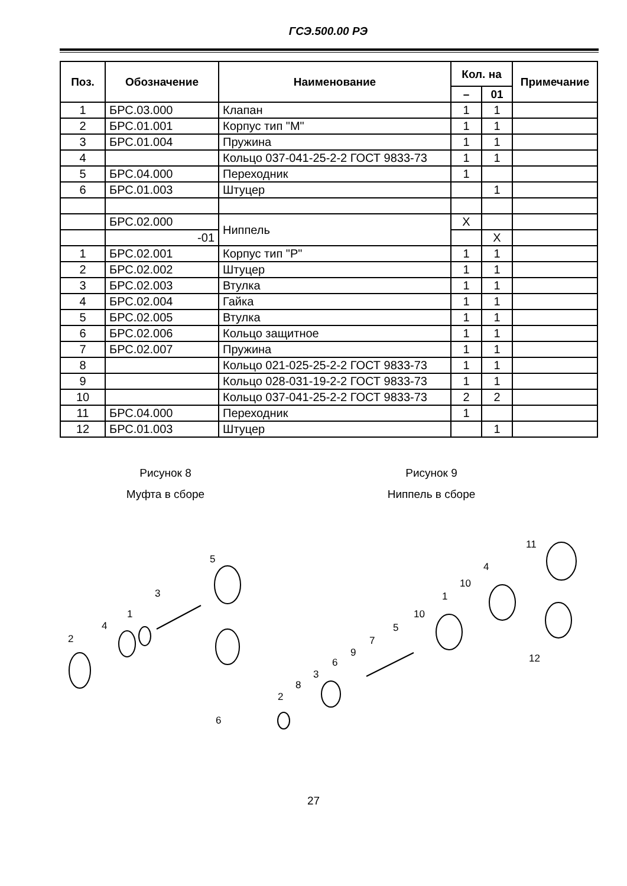ГСЭ.500.00 РЭ
| Поз. | Обозначение | Наименование | Кол. на | | Примечание |
| --- | --- | --- | --- | --- | --- |
| | | | – | 01 | |
| 1 | БРС.03.000 | Клапан | 1 | 1 | |
| 2 | БРС.01.001 | Корпус тип "М" | 1 | 1 | |
| 3 | БРС.01.004 | Пружина | 1 | 1 | |
| 4 | | Кольцо 037-041-25-2-2 ГОСТ 9833-73 | 1 | 1 | |
| 5 | БРС.04.000 | Переходник | 1 | | |
| 6 | БРС.01.003 | Штуцер | | 1 | |
| | БРС.02.000 | Ниппель | X | | |
| | -01 | | | X | |
| 1 | БРС.02.001 | Корпус тип "Р" | 1 | 1 | |
| 2 | БРС.02.002 | Штуцер | 1 | 1 | |
| 3 | БРС.02.003 | Втулка | 1 | 1 | |
| 4 | БРС.02.004 | Гайка | 1 | 1 | |
| 5 | БРС.02.005 | Втулка | 1 | 1 | |
| 6 | БРС.02.006 | Кольцо защитное | 1 | 1 | |
| 7 | БРС.02.007 | Пружина | 1 | 1 | |
| 8 | | Кольцо 021-025-25-2-2 ГОСТ 9833-73 | 1 | 1 | |
| 9 | | Кольцо 028-031-19-2-2 ГОСТ 9833-73 | 1 | 1 | |
| 10 | | Кольцо 037-041-25-2-2 ГОСТ 9833-73 | 2 | 2 | |
| 11 | БРС.04.000 | Переходник | 1 | | |
| 12 | БРС.01.003 | Штуцер | | 1 | |
Рисунок 8
Муфта в сборе
Рисунок 9
Ниппель в сборе
2
4
1
3
5
6
2
8
3
6
9
7
5
10
1
10
4
11
12
27